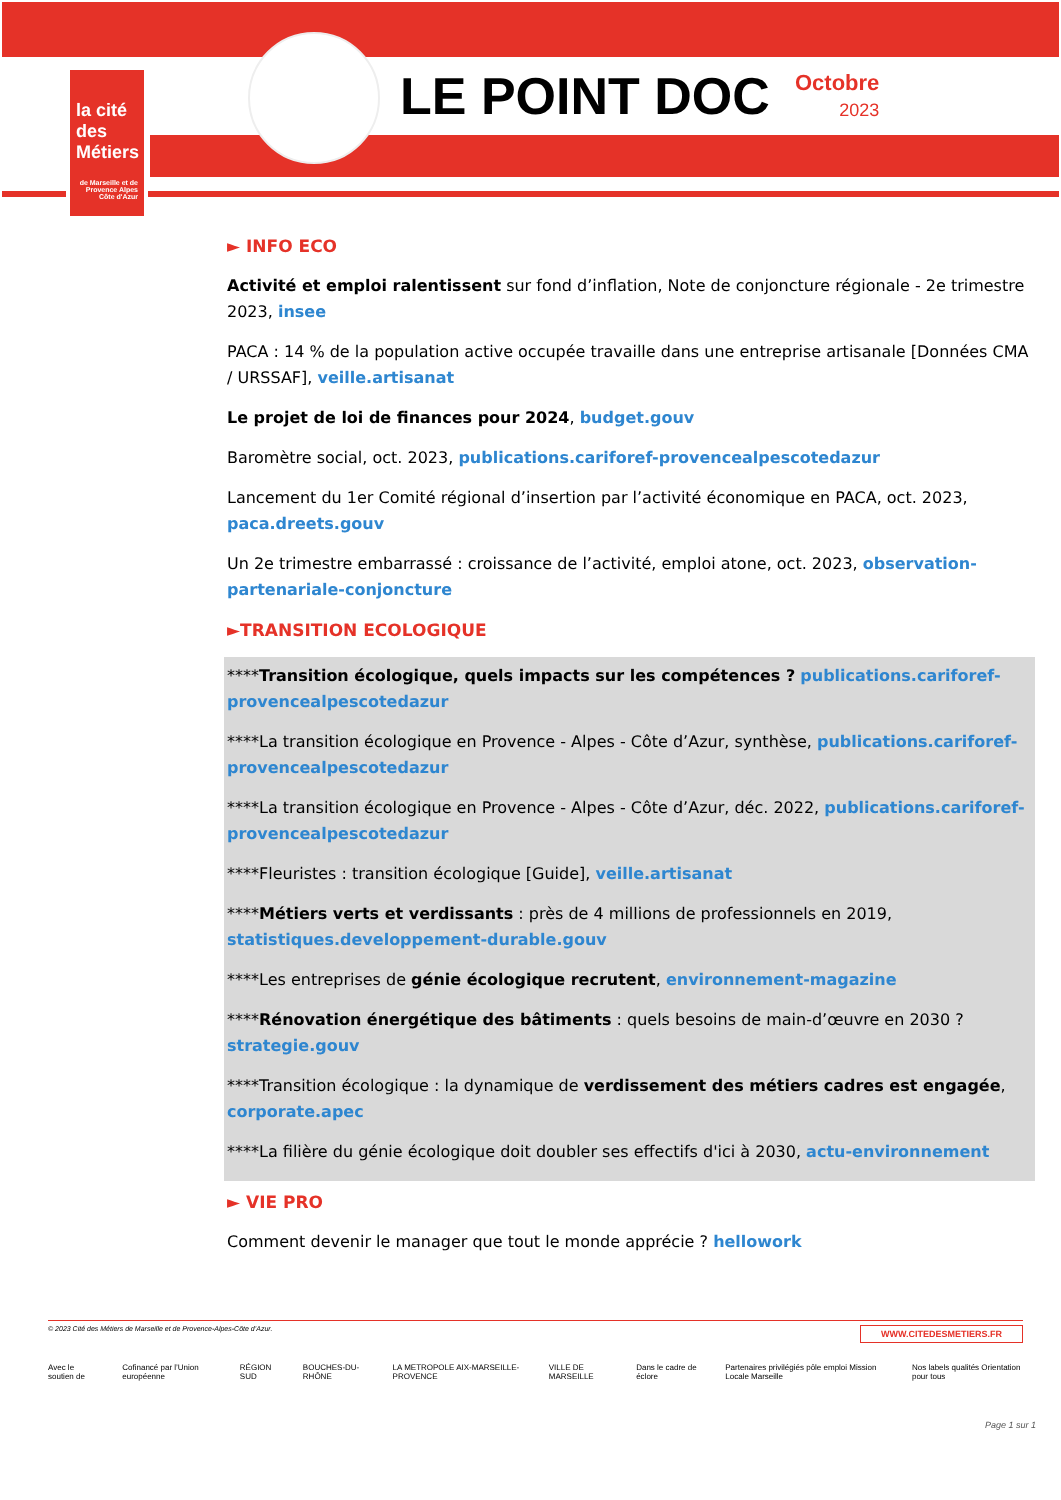la cité
des Métiers
de Marseille et de Provence Alpes Côte d'Azur
LE POINT DOC
Octobre
2023
► INFO ECO
Activité et emploi ralentissent sur fond d’inflation, Note de conjoncture régionale - 2e trimestre 2023, insee
PACA : 14 % de la population active occupée travaille dans une entreprise artisanale [Données CMA / URSSAF], veille.artisanat
Le projet de loi de finances pour 2024, budget.gouv
Baromètre social, oct. 2023, publications.cariforef-provencealpescotedazur
Lancement du 1er Comité régional d’insertion par l’activité économique en PACA, oct. 2023, paca.dreets.gouv
Un 2e trimestre embarrassé : croissance de l’activité, emploi atone, oct. 2023, observation-partenariale-conjoncture
►TRANSITION ECOLOGIQUE
****Transition écologique, quels impacts sur les compétences ? publications.cariforef-provencealpescotedazur
****La transition écologique en Provence - Alpes - Côte d’Azur, synthèse, publications.cariforef-provencealpescotedazur
****La transition écologique en Provence - Alpes - Côte d’Azur, déc. 2022, publications.cariforef-provencealpescotedazur
****Fleuristes : transition écologique [Guide], veille.artisanat
****Métiers verts et verdissants : près de 4 millions de professionnels en 2019, statistiques.developpement-durable.gouv
****Les entreprises de génie écologique recrutent, environnement-magazine
****Rénovation énergétique des bâtiments : quels besoins de main-d’œuvre en 2030 ? strategie.gouv
****Transition écologique : la dynamique de verdissement des métiers cadres est engagée, corporate.apec
****La filière du génie écologique doit doubler ses effectifs d'ici à 2030, actu-environnement
► VIE PRO
Comment devenir le manager que tout le monde apprécie ? hellowork
© 2023 Cité des Métiers de Marseille et de Provence-Alpes-Côte d’Azur. WWW.CITEDESMETIERS.FR
Avec le soutien de Cofinancé par l’Union européenne RÉGION SUD BOUCHES-DU-RHÔNE LA METROPOLE AIX-MARSEILLE-PROVENCE VILLE DE MARSEILLE Dans le cadre de éclore Partenaires privilégiés pôle emploi Mission Locale Marseille Nos labels qualités Orientation pour tous
Page 1 sur 1